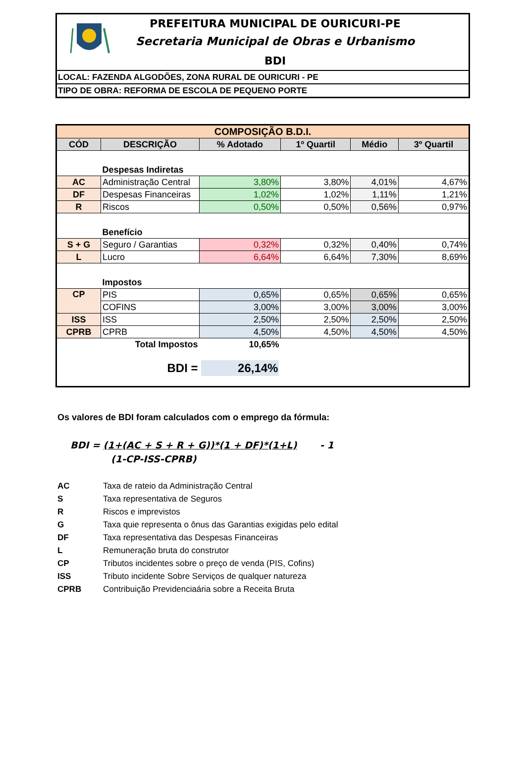PREFEITURA MUNICIPAL DE OURICURI-PE
Secretaria Municipal de Obras e Urbanismo
BDI
LOCAL: FAZENDA ALGODÕES, ZONA RURAL DE OURICURI - PE
TIPO DE OBRA: REFORMA DE ESCOLA DE PEQUENO PORTE
| COMPOSIÇÃO B.D.I. | | | | | |
| CÓD | DESCRIÇÃO | % Adotado | 1º Quartil | Médio | 3º Quartil |
| | Despesas Indiretas | | | | |
| AC | Administração Central | 3,80% | 3,80% | 4,01% | 4,67% |
| DF | Despesas Financeiras | 1,02% | 1,02% | 1,11% | 1,21% |
| R | Riscos | 0,50% | 0,50% | 0,56% | 0,97% |
| | Benefício | | | | |
| S + G | Seguro / Garantias | 0,32% | 0,32% | 0,40% | 0,74% |
| L | Lucro | 6,64% | 6,64% | 7,30% | 8,69% |
| | Impostos | | | | |
| CP | PIS | 0,65% | 0,65% | 0,65% | 0,65% |
| | COFINS | 3,00% | 3,00% | 3,00% | 3,00% |
| ISS | ISS | 2,50% | 2,50% | 2,50% | 2,50% |
| CPRB | CPRB | 4,50% | 4,50% | 4,50% | 4,50% |
| | Total Impostos | 10,65% | | | |
| | BDI = | 26,14% | | | |
Os valores de BDI foram calculados com o emprego da fórmula:
BDI = (1+(AC + S + R + G))*(1 + DF)*(1+L) - 1
(1-CP-ISS-CPRB)
AC Taxa de rateio da Administração Central
S Taxa representativa de Seguros
R Riscos e imprevistos
G Taxa quie representa o ônus das Garantias exigidas pelo edital
DF Taxa representativa das Despesas Financeiras
L Remuneração bruta do construtor
CP Tributos incidentes sobre o preço de venda (PIS, Cofins)
ISS Tributo incidente Sobre Serviços de qualquer natureza
CPRB Contribuição Previdenciaária sobre a Receita Bruta